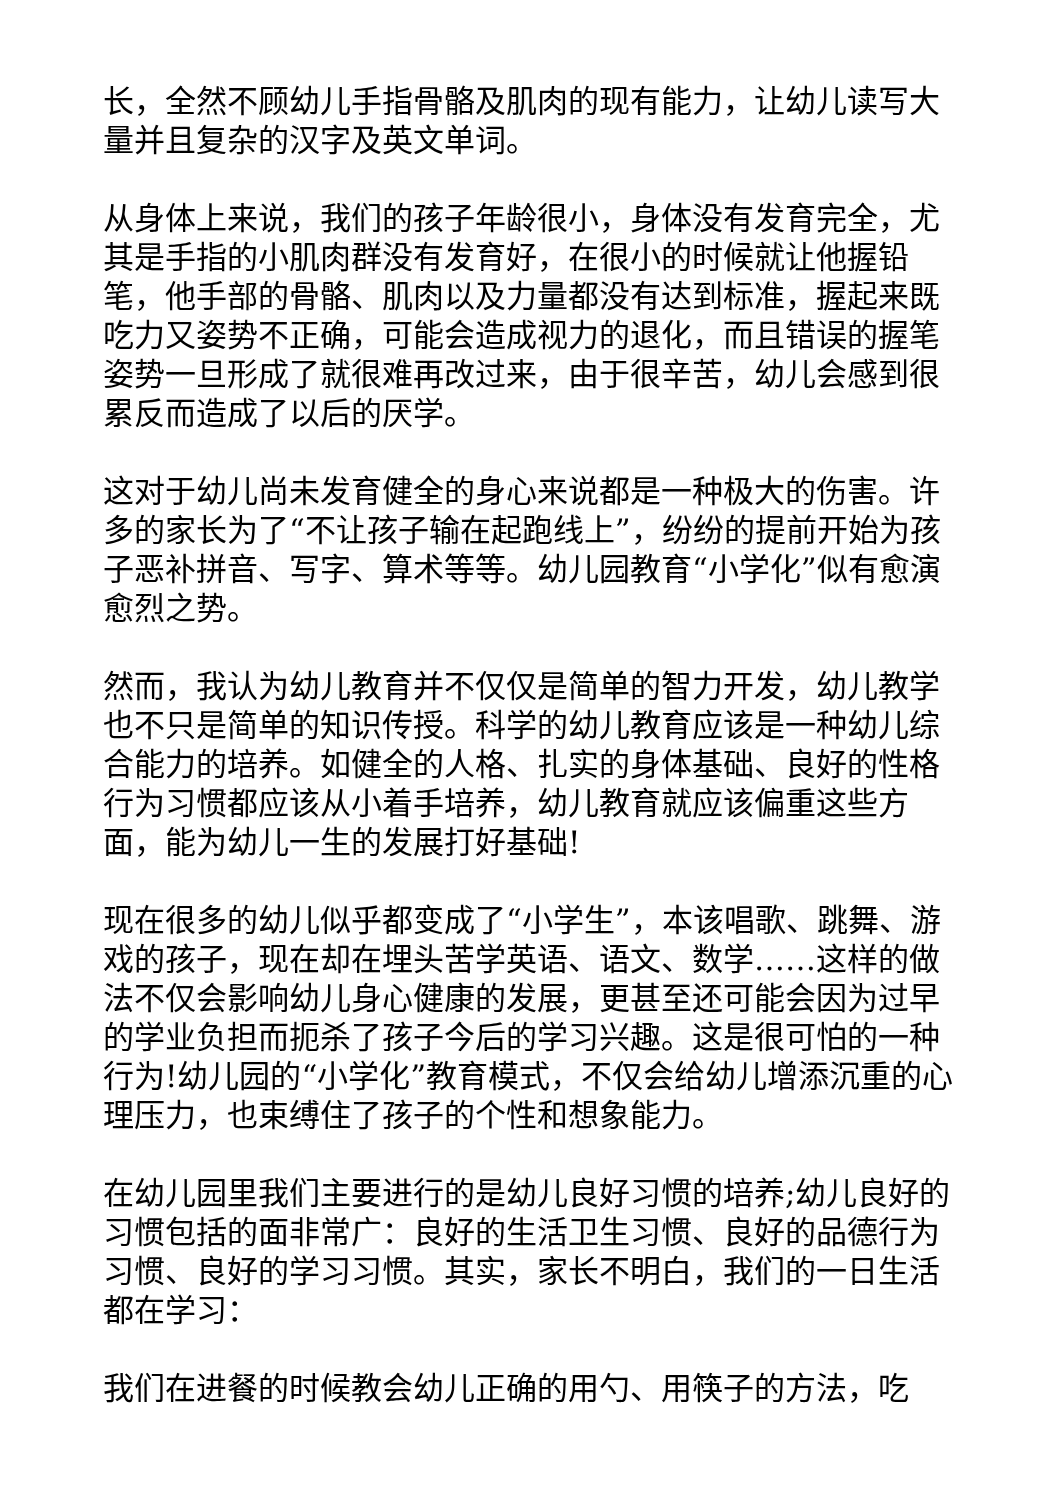长，全然不顾幼儿手指骨骼及肌肉的现有能力，让幼儿读写大量并且复杂的汉字及英文单词。
从身体上来说，我们的孩子年龄很小，身体没有发育完全，尤其是手指的小肌肉群没有发育好，在很小的时候就让他握铅笔，他手部的骨骼、肌肉以及力量都没有达到标准，握起来既吃力又姿势不正确，可能会造成视力的退化，而且错误的握笔姿势一旦形成了就很难再改过来，由于很辛苦，幼儿会感到很累反而造成了以后的厌学。
这对于幼儿尚未发育健全的身心来说都是一种极大的伤害。许多的家长为了“不让孩子输在起跑线上”，纷纷的提前开始为孩子恶补拼音、写字、算术等等。幼儿园教育“小学化”似有愈演愈烈之势。
然而，我认为幼儿教育并不仅仅是简单的智力开发，幼儿教学也不只是简单的知识传授。科学的幼儿教育应该是一种幼儿综合能力的培养。如健全的人格、扎实的身体基础、良好的性格行为习惯都应该从小着手培养，幼儿教育就应该偏重这些方面，能为幼儿一生的发展打好基础!
现在很多的幼儿似乎都变成了“小学生”，本该唱歌、跳舞、游戏的孩子，现在却在埋头苦学英语、语文、数学……这样的做法不仅会影响幼儿身心健康的发展，更甚至还可能会因为过早的学业负担而扼杀了孩子今后的学习兴趣。这是很可怕的一种行为!幼儿园的“小学化”教育模式，不仅会给幼儿增添沉重的心理压力，也束缚住了孩子的个性和想象能力。
在幼儿园里我们主要进行的是幼儿良好习惯的培养;幼儿良好的习惯包括的面非常广：良好的生活卫生习惯、良好的品德行为习惯、良好的学习习惯。其实，家长不明白，我们的一日生活都在学习：
我们在进餐的时候教会幼儿正确的用勺、用筷子的方法，吃